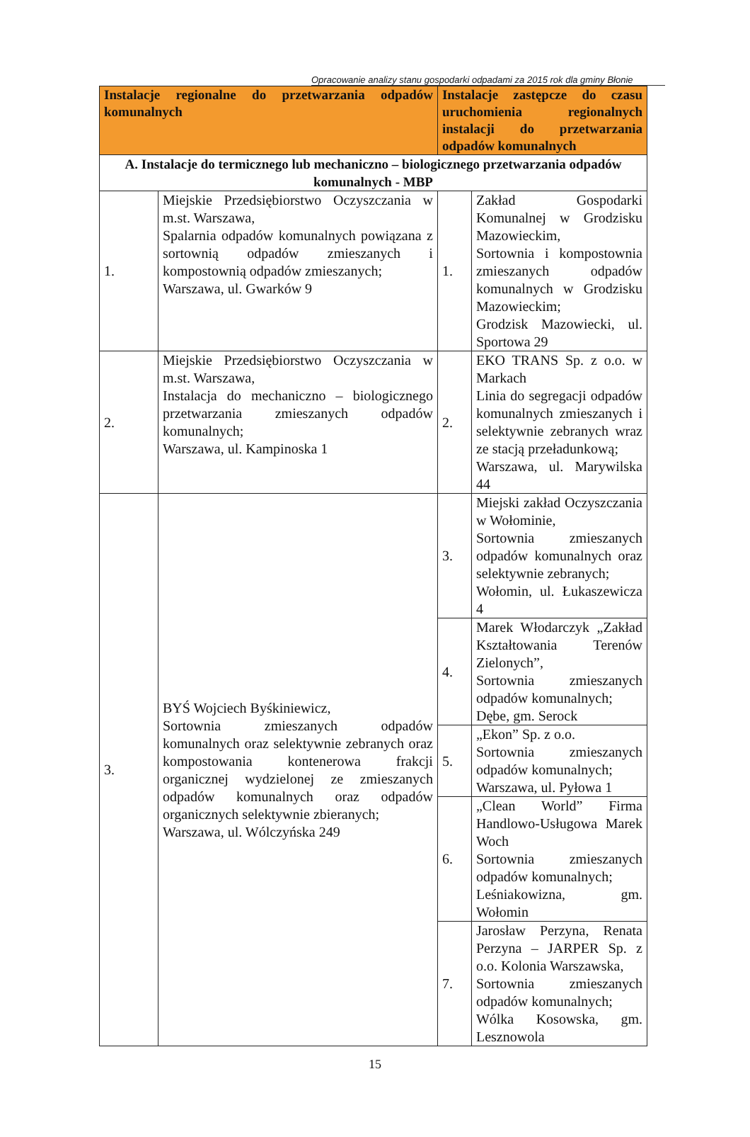Opracowanie analizy stanu gospodarki odpadami za 2015 rok dla gminy Błonie
| Instalacje regionalne do przetwarzania odpadów komunalnych | | Instalacje zastępcze do czasu uruchomienia regionalnych instalacji do przetwarzania odpadów komunalnych | |
| --- | --- | --- | --- |
| A. Instalacje do termicznego lub mechaniczno – biologicznego przetwarzania odpadów komunalnych - MBP | | | |
| 1. | Miejskie Przedsiębiorstwo Oczyszczania w m.st. Warszawa, Spalarnia odpadów komunalnych powiązana z sortownią odpadów zmieszanych i kompostownią odpadów zmieszanych; Warszawa, ul. Gwarków 9 | 1. | Zakład Gospodarki Komunalnej w Grodzisku Mazowieckim, Sortownia i kompostownia zmieszanych odpadów komunalnych w Grodzisku Mazowieckim; Grodzisk Mazowiecki, ul. Sportowa 29 |
| 2. | Miejskie Przedsiębiorstwo Oczyszczania w m.st. Warszawa, Instalacja do mechaniczno – biologicznego przetwarzania zmieszanych odpadów komunalnych; Warszawa, ul. Kampinoska 1 | 2. | EKO TRANS Sp. z o.o. w Markach Linia do segregacji odpadów komunalnych zmieszanych i selektywnie zebranych wraz ze stacją przeładunkową; Warszawa, ul. Marywilska 44 |
| 3. | BYŚ Wojciech Byśkiniewicz, Sortownia zmieszanych odpadów komunalnych oraz selektywnie zebranych oraz kompostowania kontenerowa frakcji organicznej wydzielonej ze zmieszanych odpadów komunalnych oraz odpadów organicznych selektywnie zbieranych; Warszawa, ul. Wólczyńska 249 | 3. | Miejski zakład Oczyszczania w Wołominie, Sortownia zmieszanych odpadów komunalnych oraz selektywnie zebranych; Wołomin, ul. Łukaszewicza 4 |
| | | 4. | Marek Włodarczyk „Zakład Kształtowania Terenów Zielonych”, Sortownia zmieszanych odpadów komunalnych; Dębe, gm. Serock |
| | | 5. | „Ekon” Sp. z o.o. Sortownia zmieszanych odpadów komunalnych; Warszawa, ul. Pyłowa 1 |
| | | 6. | „Clean World” Firma Handlowo-Usługowa Marek Woch Sortownia zmieszanych odpadów komunalnych; Leśniakowizna, gm. Wołomin |
| | | 7. | Jarosław Perzyna, Renata Perzyna – JARPER Sp. z o.o. Kolonia Warszawska, Sortownia zmieszanych odpadów komunalnych; Wólka Kosowska, gm. Lesznowola |
15